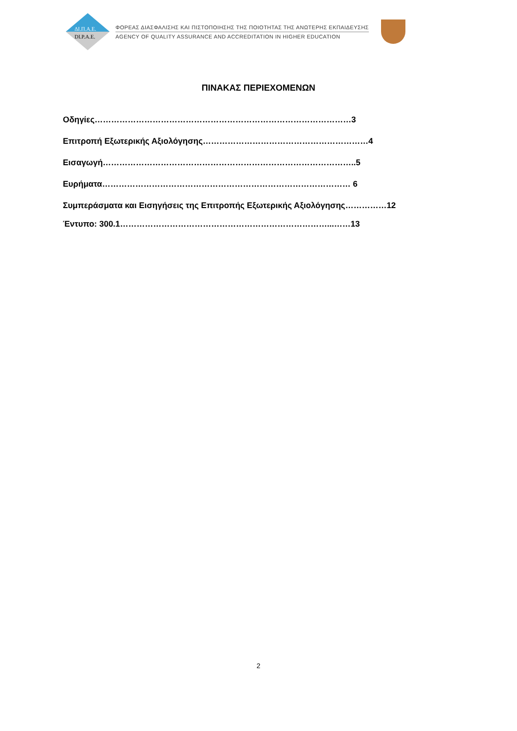ΔΙ.Π.Α.Ε.
DI.P.A.E.
ΦΟΡΕΑΣ ΔΙΑΣΦΑΛΙΣΗΣ ΚΑΙ ΠΙΣΤΟΠΟΙΗΣΗΣ ΤΗΣ ΠΟΙΟΤΗΤΑΣ ΤΗΣ ΑΝΩΤΕΡΗΣ ΕΚΠΑΙΔΕΥΣΗΣ
AGENCY OF QUALITY ASSURANCE AND ACCREDITATION IN HIGHER EDUCATION
ΠΙΝΑΚΑΣ ΠΕΡΙΕΧΟΜΕΝΩΝ
Οδηγίες…………………………………………………………………………………3
Επιτροπή Εξωτερικής Αξιολόγησης……………………………………………………4
Εισαγωγή………………………………………………………………………………..5
Ευρήματα……………………………………………………………………………… 6
Συμπεράσματα και Εισηγήσεις της Επιτροπής Εξωτερικής Αξιολόγησης……………12
Έντυπο: 300.1…………………………………………………………………...……13
2